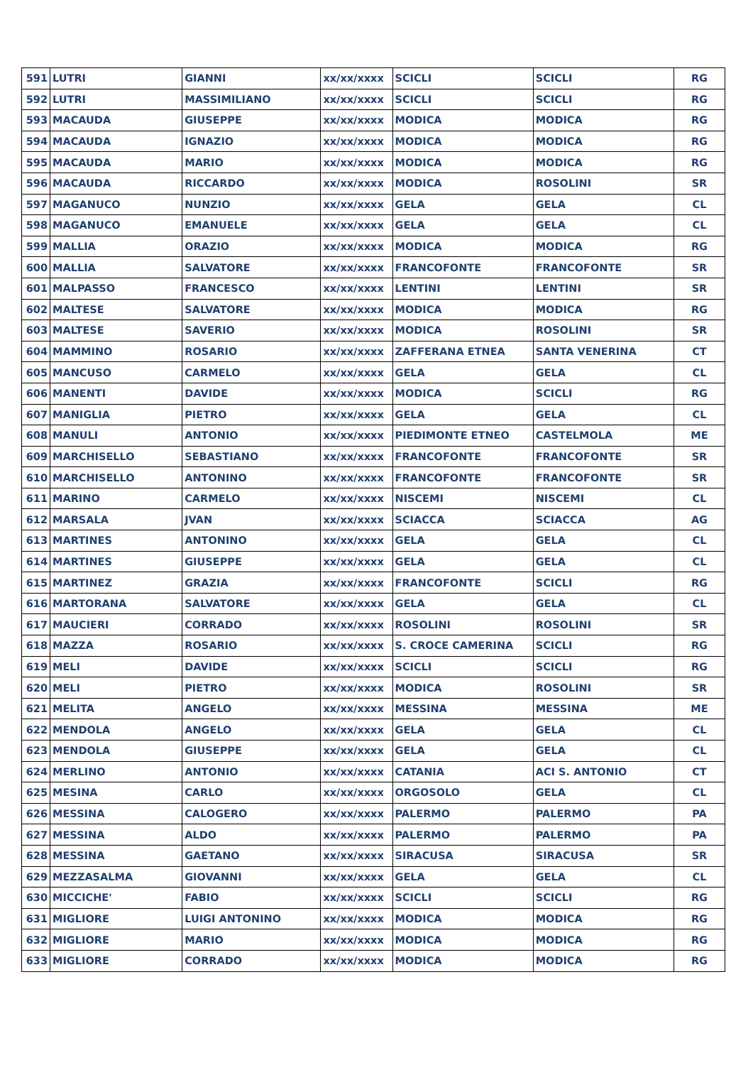| 591 | LUTRI | GIANNI | xx/xx/xxxx | SCICLI | SCICLI | RG |
| 592 | LUTRI | MASSIMILIANO | xx/xx/xxxx | SCICLI | SCICLI | RG |
| 593 | MACAUDA | GIUSEPPE | xx/xx/xxxx | MODICA | MODICA | RG |
| 594 | MACAUDA | IGNAZIO | xx/xx/xxxx | MODICA | MODICA | RG |
| 595 | MACAUDA | MARIO | xx/xx/xxxx | MODICA | MODICA | RG |
| 596 | MACAUDA | RICCARDO | xx/xx/xxxx | MODICA | ROSOLINI | SR |
| 597 | MAGANUCO | NUNZIO | xx/xx/xxxx | GELA | GELA | CL |
| 598 | MAGANUCO | EMANUELE | xx/xx/xxxx | GELA | GELA | CL |
| 599 | MALLIA | ORAZIO | xx/xx/xxxx | MODICA | MODICA | RG |
| 600 | MALLIA | SALVATORE | xx/xx/xxxx | FRANCOFONTE | FRANCOFONTE | SR |
| 601 | MALPASSO | FRANCESCO | xx/xx/xxxx | LENTINI | LENTINI | SR |
| 602 | MALTESE | SALVATORE | xx/xx/xxxx | MODICA | MODICA | RG |
| 603 | MALTESE | SAVERIO | xx/xx/xxxx | MODICA | ROSOLINI | SR |
| 604 | MAMMINO | ROSARIO | xx/xx/xxxx | ZAFFERANA ETNEA | SANTA VENERINA | CT |
| 605 | MANCUSO | CARMELO | xx/xx/xxxx | GELA | GELA | CL |
| 606 | MANENTI | DAVIDE | xx/xx/xxxx | MODICA | SCICLI | RG |
| 607 | MANIGLIA | PIETRO | xx/xx/xxxx | GELA | GELA | CL |
| 608 | MANULI | ANTONIO | xx/xx/xxxx | PIEDIMONTE ETNEO | CASTELMOLA | ME |
| 609 | MARCHISELLO | SEBASTIANO | xx/xx/xxxx | FRANCOFONTE | FRANCOFONTE | SR |
| 610 | MARCHISELLO | ANTONINO | xx/xx/xxxx | FRANCOFONTE | FRANCOFONTE | SR |
| 611 | MARINO | CARMELO | xx/xx/xxxx | NISCEMI | NISCEMI | CL |
| 612 | MARSALA | JVAN | xx/xx/xxxx | SCIACCA | SCIACCA | AG |
| 613 | MARTINES | ANTONINO | xx/xx/xxxx | GELA | GELA | CL |
| 614 | MARTINES | GIUSEPPE | xx/xx/xxxx | GELA | GELA | CL |
| 615 | MARTINEZ | GRAZIA | xx/xx/xxxx | FRANCOFONTE | SCICLI | RG |
| 616 | MARTORANA | SALVATORE | xx/xx/xxxx | GELA | GELA | CL |
| 617 | MAUCIERI | CORRADO | xx/xx/xxxx | ROSOLINI | ROSOLINI | SR |
| 618 | MAZZA | ROSARIO | xx/xx/xxxx | S. CROCE CAMERINA | SCICLI | RG |
| 619 | MELI | DAVIDE | xx/xx/xxxx | SCICLI | SCICLI | RG |
| 620 | MELI | PIETRO | xx/xx/xxxx | MODICA | ROSOLINI | SR |
| 621 | MELITA | ANGELO | xx/xx/xxxx | MESSINA | MESSINA | ME |
| 622 | MENDOLA | ANGELO | xx/xx/xxxx | GELA | GELA | CL |
| 623 | MENDOLA | GIUSEPPE | xx/xx/xxxx | GELA | GELA | CL |
| 624 | MERLINO | ANTONIO | xx/xx/xxxx | CATANIA | ACI S. ANTONIO | CT |
| 625 | MESINA | CARLO | xx/xx/xxxx | ORGOSOLO | GELA | CL |
| 626 | MESSINA | CALOGERO | xx/xx/xxxx | PALERMO | PALERMO | PA |
| 627 | MESSINA | ALDO | xx/xx/xxxx | PALERMO | PALERMO | PA |
| 628 | MESSINA | GAETANO | xx/xx/xxxx | SIRACUSA | SIRACUSA | SR |
| 629 | MEZZASALMA | GIOVANNI | xx/xx/xxxx | GELA | GELA | CL |
| 630 | MICCICHE' | FABIO | xx/xx/xxxx | SCICLI | SCICLI | RG |
| 631 | MIGLIORE | LUIGI ANTONINO | xx/xx/xxxx | MODICA | MODICA | RG |
| 632 | MIGLIORE | MARIO | xx/xx/xxxx | MODICA | MODICA | RG |
| 633 | MIGLIORE | CORRADO | xx/xx/xxxx | MODICA | MODICA | RG |